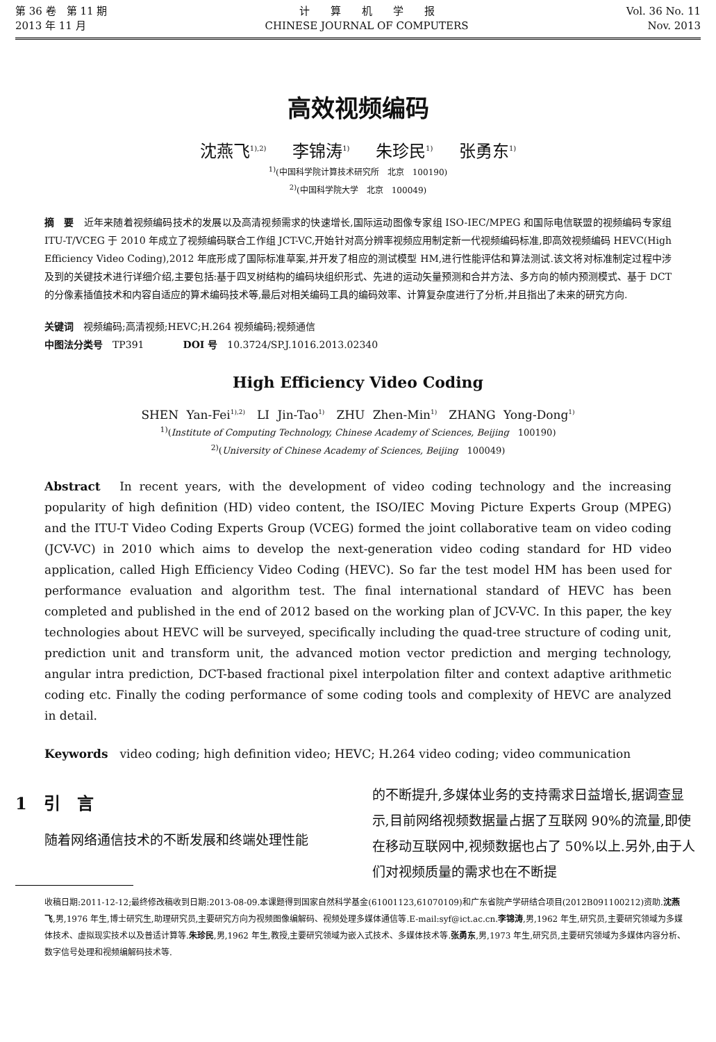第 36 卷　第 11 期
2013 年 11 月
计　　算　　机　　学　　报
CHINESE JOURNAL OF COMPUTERS
Vol. 36 No. 11
Nov. 2013
高效视频编码
沈燕飞<sup>1),2)</sup> 李锦涛<sup>1)</sup> 朱珍民<sup>1)</sup> 张勇东<sup>1)</sup>
<sup>1)</sup> (中国科学院计算技术研究所　北京　100190)
<sup>2)</sup> (中国科学院大学　北京　100049)
摘　要　近年来随着视频编码技术的发展以及高清视频需求的快速增长,国际运动图像专家组 ISO-IEC/MPEG 和国际电信联盟的视频编码专家组 ITU-T/VCEG 于 2010 年成立了视频编码联合工作组 JCT-VC,开始针对高分辨率视频应用制定新一代视频编码标准,即高效视频编码 HEVC(High Efficiency Video Coding),2012 年底形成了国际标准草案,并开发了相应的测试模型 HM,进行性能评估和算法测试.该文将对标准制定过程中涉及到的关键技术进行详细介绍,主要包括:基于四叉树结构的编码块组织形式、先进的运动矢量预测和合并方法、多方向的帧内预测模式、基于 DCT 的分像素插值技术和内容自适应的算术编码技术等,最后对相关编码工具的编码效率、计算复杂度进行了分析,并且指出了未来的研究方向.
关键词　视频编码;高清视频;HEVC;H.264 视频编码;视频通信
中图法分类号　TP391　　　　DOI 号　10.3724/SP.J.1016.2013.02340
High Efficiency Video Coding
SHEN Yan-Fei<sup>1),2)</sup>　LI Jin-Tao<sup>1)</sup>　ZHU Zhen-Min<sup>1)</sup>　ZHANG Yong-Dong<sup>1)</sup>
<sup>1)</sup> (Institute of Computing Technology, Chinese Academy of Sciences, Beijing　100190)
<sup>2)</sup> (University of Chinese Academy of Sciences, Beijing　100049)
Abstract　In recent years, with the development of video coding technology and the increasing popularity of high definition (HD) video content, the ISO/IEC Moving Picture Experts Group (MPEG) and the ITU-T Video Coding Experts Group (VCEG) formed the joint collaborative team on video coding (JCV-VC) in 2010 which aims to develop the next-generation video coding standard for HD video application, called High Efficiency Video Coding (HEVC). So far the test model HM has been used for performance evaluation and algorithm test. The final international standard of HEVC has been completed and published in the end of 2012 based on the working plan of JCV-VC. In this paper, the key technologies about HEVC will be surveyed, specifically including the quad-tree structure of coding unit, prediction unit and transform unit, the advanced motion vector prediction and merging technology, angular intra prediction, DCT-based fractional pixel interpolation filter and context adaptive arithmetic coding etc. Finally the coding performance of some coding tools and complexity of HEVC are analyzed in detail.
Keywords　video coding; high definition video; HEVC; H.264 video coding; video communication
1　引　言
随着网络通信技术的不断发展和终端处理性能
的不断提升,多媒体业务的支持需求日益增长,据调查显示,目前网络视频数据量占据了互联网 90%的流量,即使在移动互联网中,视频数据也占了 50%以上.另外,由于人们对视频质量的需求也在不断提
收稿日期:2011-12-12;最终修改稿收到日期:2013-08-09.本课题得到国家自然科学基金(61001123,61070109)和广东省院产学研结合项目(2012B091100212)资助.沈燕飞,男,1976 年生,博士研究生,助理研究员,主要研究方向为视频图像编解码、视频处理多媒体通信等.E-mail:syf@ict.ac.cn.李锦涛,男,1962 年生,研究员,主要研究领域为多媒体技术、虚拟现实技术以及普适计算等.朱珍民,男,1962 年生,教授,主要研究领域为嵌入式技术、多媒体技术等.张勇东,男,1973 年生,研究员,主要研究领域为多媒体内容分析、数字信号处理和视频编解码技术等.